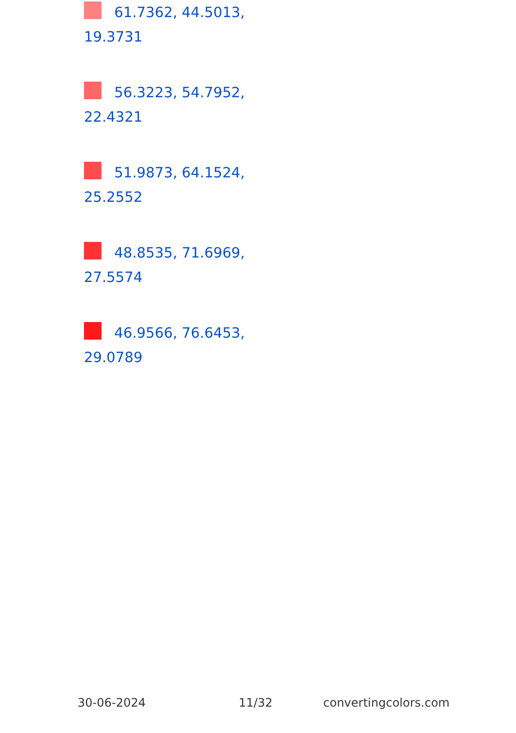61.7362, 44.5013, 19.3731
56.3223, 54.7952, 22.4321
51.9873, 64.1524, 25.2552
48.8535, 71.6969, 27.5574
46.9566, 76.6453, 29.0789
30-06-2024 11/32 convertingcolors.com